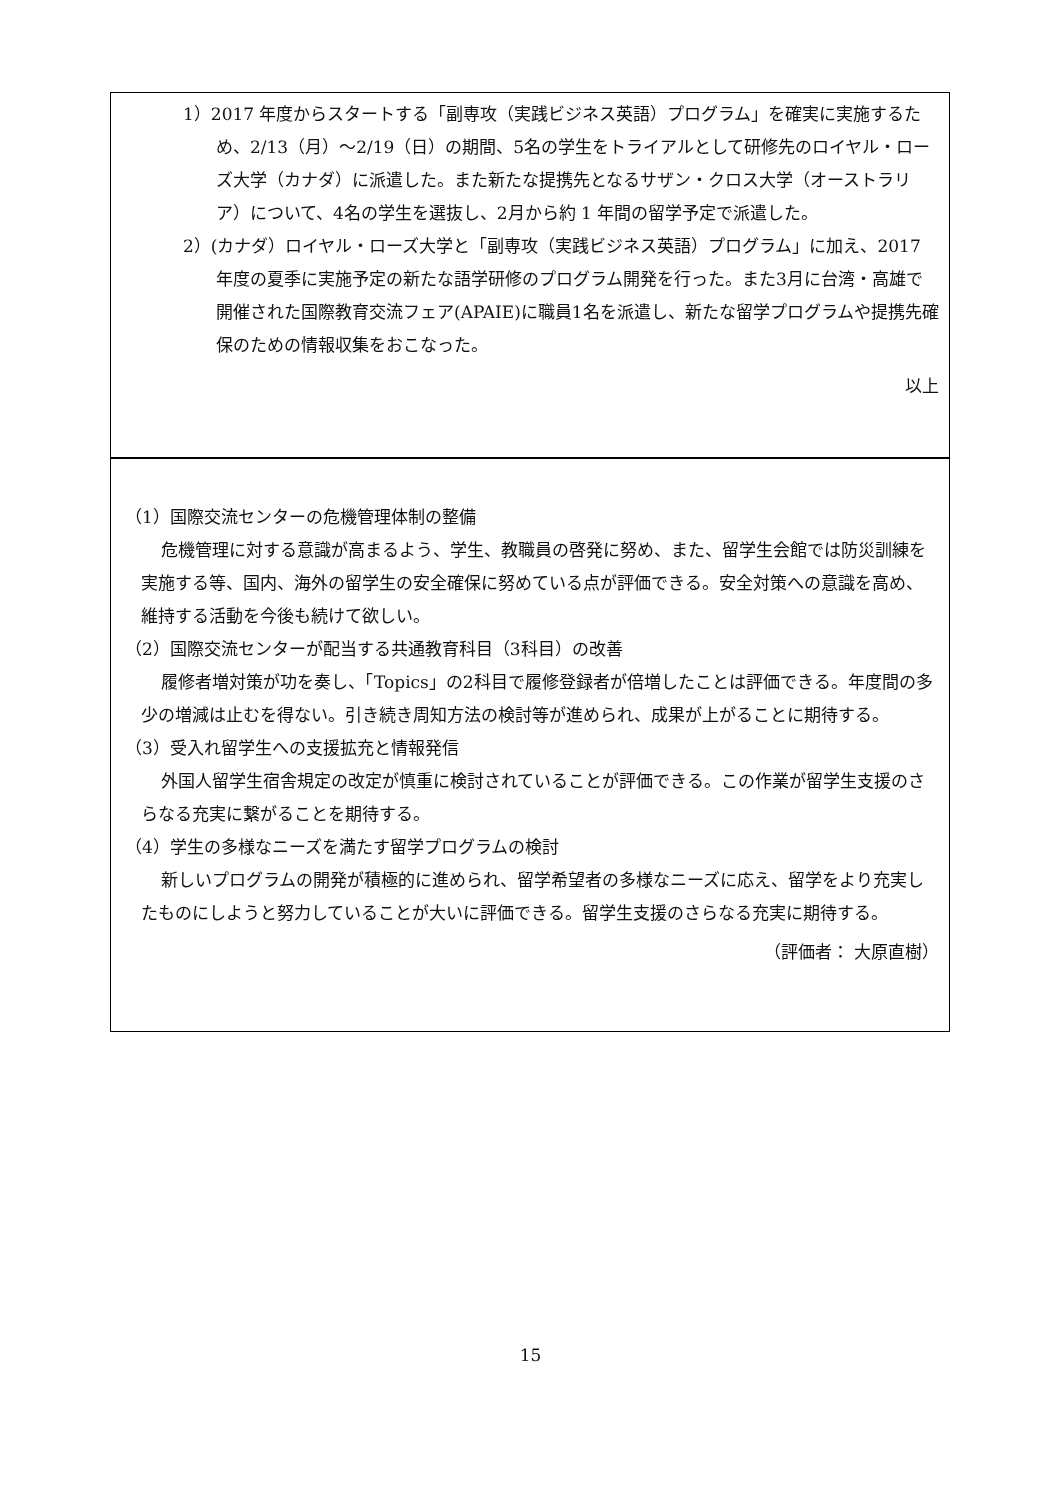1）2017 年度からスタートする「副専攻（実践ビジネス英語）プログラム」を確実に実施するため、2/13（月）～2/19（日）の期間、5名の学生をトライアルとして研修先のロイヤル・ローズ大学（カナダ）に派遣した。また新たな提携先となるサザン・クロス大学（オーストラリア）について、4名の学生を選抜し、2月から約 1 年間の留学予定で派遣した。
2）(カナダ）ロイヤル・ローズ大学と「副専攻（実践ビジネス英語）プログラム」に加え、2017 年度の夏季に実施予定の新たな語学研修のプログラム開発を行った。また3月に台湾・高雄で開催された国際教育交流フェア(APAIE)に職員1名を派遣し、新たな留学プログラムや提携先確保のための情報収集をおこなった。
以上
（1）国際交流センターの危機管理体制の整備
危機管理に対する意識が高まるよう、学生、教職員の啓発に努め、また、留学生会館では防災訓練を実施する等、国内、海外の留学生の安全確保に努めている点が評価できる。安全対策への意識を高め、維持する活動を今後も続けて欲しい。
（2）国際交流センターが配当する共通教育科目（3科目）の改善
履修者増対策が功を奏し、「Topics」の2科目で履修登録者が倍増したことは評価できる。年度間の多少の増減は止むを得ない。引き続き周知方法の検討等が進められ、成果が上がることに期待する。
（3）受入れ留学生への支援拡充と情報発信
外国人留学生宿舎規定の改定が慎重に検討されていることが評価できる。この作業が留学生支援のさらなる充実に繋がることを期待する。
（4）学生の多様なニーズを満たす留学プログラムの検討
新しいプログラムの開発が積極的に進められ、留学希望者の多様なニーズに応え、留学をより充実したものにしようと努力していることが大いに評価できる。留学生支援のさらなる充実に期待する。
（評価者： 大原直樹）
15